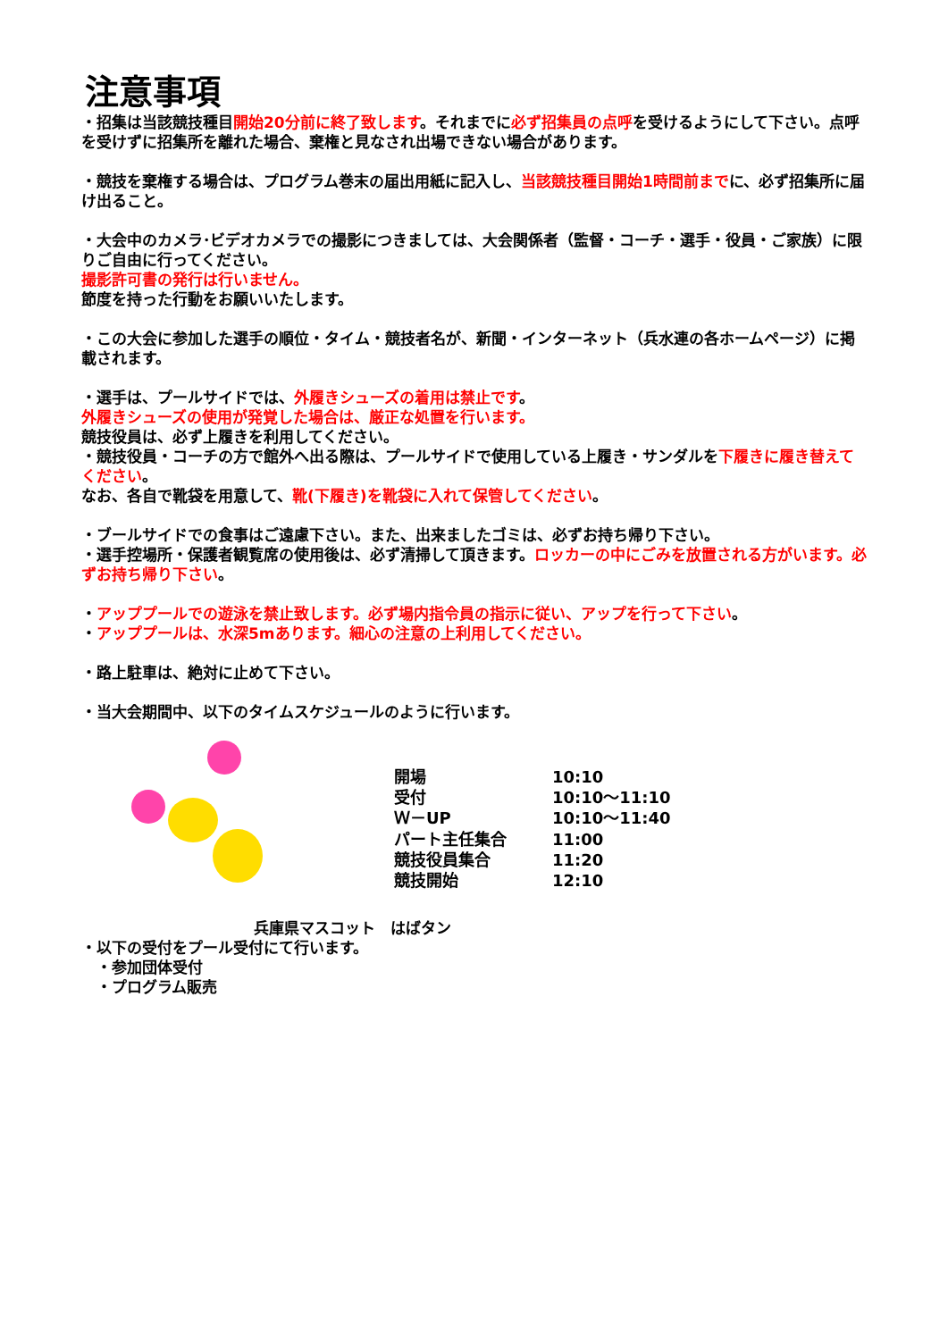注意事項
・招集は当該競技種目開始20分前に終了致します。それまでに必ず招集員の点呼を受けるようにして下さい。点呼を受けずに招集所を離れた場合、棄権と見なされ出場できない場合があります。
・競技を棄権する場合は、プログラム巻末の届出用紙に記入し、当該競技種目開始1時間前までに、必ず招集所に届け出ること。
・大会中のカメラ･ビデオカメラでの撮影につきましては、大会関係者（監督・コーチ・選手・役員・ご家族）に限りご自由に行ってください。
撮影許可書の発行は行いません。
節度を持った行動をお願いいたします。
・この大会に参加した選手の順位・タイム・競技者名が、新聞・インターネット（兵水連の各ホームページ）に掲載されます。
・選手は、プールサイドでは、外履きシューズの着用は禁止です。
外履きシューズの使用が発覚した場合は、厳正な処置を行います。
競技役員は、必ず上履きを利用してください。
・競技役員・コーチの方で館外へ出る際は、プールサイドで使用している上履き・サンダルを下履きに履き替えてください。
なお、各自で靴袋を用意して、靴(下履き)を靴袋に入れて保管してください。
・ブールサイドでの食事はご遠慮下さい。また、出来ましたゴミは、必ずお持ち帰り下さい。
・選手控場所・保護者観覧席の使用後は、必ず清掃して頂きます。ロッカーの中にごみを放置される方がいます。必ずお持ち帰り下さい。
・アッププールでの遊泳を禁止致します。必ず場内指令員の指示に従い、アップを行って下さい。
・アッププールは、水深5mあります。細心の注意の上利用してください。
・路上駐車は、絶対に止めて下さい。
・当大会期間中、以下のタイムスケジュールのように行います。
| 開場 | 10:10 |
| 受付 | 10:10～11:10 |
| Ｗ－UP | 10:10～11:40 |
| パート主任集合 | 11:00 |
| 競技役員集合 | 11:20 |
| 競技開始 | 12:10 |
兵庫県マスコット　はばタン
・以下の受付をプール受付にて行います。
　・参加団体受付
　・プログラム販売